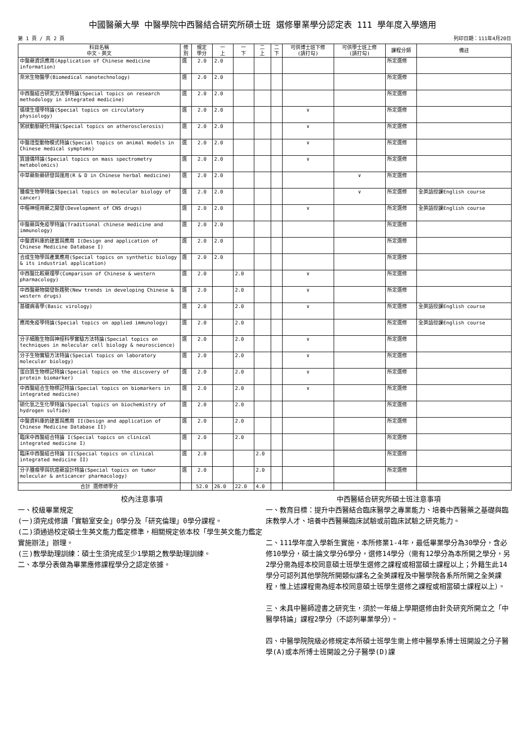中國醫藥大學 中醫學院中西醫結合研究所碩士班 選修畢業學分認定表 111 學年度入學適用
第 1 頁 / 共 2 頁 列印日期：111年4月20日
| 科目名稱 中文、英文 | 修 別 | 規定 學分 | 一 上 | 一 下 | 二 上 | 二 下 | 可供博士班下修 (請打勾) | 可供學士班上修 (請打勾) | 課程分類 | 備註 |
| --- | --- | --- | --- | --- | --- | --- | --- | --- | --- | --- |
| 中醫藥資訊應用(Application of Chinese medicine information) | 選 | 2.0 | 2.0 | | | | | | 所定選修 | |
| 奈米生物醫學(Biomedical nanotechnology) | 選 | 2.0 | 2.0 | | | | | | 所定選修 | |
| 中西醫結合研究方法學特論(Special topics on research methodology in integrated medicine) | 選 | 2.0 | 2.0 | | | | | | 所定選修 | |
| 循環生理學特論(Special topics on circulatory physiology) | 選 | 2.0 | 2.0 | | | | ∨ | | 所定選修 | |
| 粥狀動脈硬化特論(Special topics on atherosclerosis) | 選 | 2.0 | 2.0 | | | | ∨ | | 所定選修 | |
| 中醫證型動物模式特論(Special topics on animal models in Chinese medical symptoms) | 選 | 2.0 | 2.0 | | | | ∨ | | 所定選修 | |
| 質譜儀特論(Special topics on mass spectrometry metabolomics) | 選 | 2.0 | 2.0 | | | | ∨ | | 所定選修 | |
| 中草藥新藥研發與運用(R & D in Chinese herbal medicine) | 選 | 2.0 | 2.0 | | | | | ∨ | 所定選修 | |
| 腫瘤生物學特論(Special topics on molecular biology of cancer) | 選 | 2.0 | 2.0 | | | | | ∨ | 所定選修 | 全英語授課English course |
| 中樞神經用藥之開發(Development of CNS drugs) | 選 | 2.0 | 2.0 | | | | ∨ | | 所定選修 | 全英語授課English course |
| 中醫藥與免疫學特論(Traditional chinese medicine and immunology) | 選 | 2.0 | 2.0 | | | | | | 所定選修 | |
| 中醫資料庫的建置與應用 I(Design and application of Chinese Medicine Database I) | 選 | 2.0 | 2.0 | | | | | | 所定選修 | |
| 合成生物學與產業應用(Special topics on synthetic biology & its industrial application) | 選 | 2.0 | 2.0 | | | | | | 所定選修 | |
| 中西醫比較藥理學(Comparison of Chinese & western pharmacology) | 選 | 2.0 | | 2.0 | | | ∨ | | 所定選修 | |
| 中西醫藥物開發新趨勢(New trends in developing Chinese & western drugs) | 選 | 2.0 | | 2.0 | | | ∨ | | 所定選修 | |
| 基礎病毒學(Basic virology) | 選 | 2.0 | | 2.0 | | | ∨ | | 所定選修 | 全英語授課English course |
| 應用免疫學特論(Special topics on applied immunology) | 選 | 2.0 | | 2.0 | | | | | 所定選修 | 全英語授課English course |
| 分子細胞生物與神經科學實驗方法特論(Special topics on techniques in molecular cell biology & neuroscience) | 選 | 2.0 | | 2.0 | | | ∨ | | 所定選修 | |
| 分子生物實驗方法特論(Special topics on laboratory molecular biology) | 選 | 2.0 | | 2.0 | | | ∨ | | 所定選修 | |
| 蛋白質生物標記特論(Special topics on the discovery of protein biomarker) | 選 | 2.0 | | 2.0 | | | ∨ | | 所定選修 | |
| 中西醫結合生物標記特論(Special topics on biomarkers in integrated medicine) | 選 | 2.0 | | 2.0 | | | ∨ | | 所定選修 | |
| 硫化氫之生化學特論(Special topics on biochemistry of hydrogen sulfide) | 選 | 2.0 | | 2.0 | | | | | 所定選修 | |
| 中醫資料庫的建置與應用 II(Design and application of Chinese Medicine Database II) | 選 | 2.0 | | 2.0 | | | | | 所定選修 | |
| 臨床中西醫結合特論 I(Special topics on clinical integrated medicine I) | 選 | 2.0 | | 2.0 | | | | | 所定選修 | |
| 臨床中西醫結合特論 II(Special topics on clinical integrated medicine II) | 選 | 2.0 | | | 2.0 | | | | 所定選修 | |
| 分子腫瘤學與抗癌藥設計特論(Special topics on tumor molecular & anticancer pharmacology) | 選 | 2.0 | | | 2.0 | | | | 所定選修 | |
| 合計 選修總學分 | | 52.0 | 26.0 | 22.0 | 4.0 | | | | | |
校內注意事項
一、校級畢業規定
(一)須完成修讀「實驗室安全」0學分及「研究倫理」0學分課程。
(二)須通過校定碩士生英文能力鑑定標準，相關規定依本校「學生英文能力鑑定實施辦法」辦理。
(三)教學助理訓練：碩士生須完成至少1學期之教學助理訓練。
二、本學分表做為畢業應修課程學分之認定依據。
中西醫結合研究所碩士班注意事項
一、教育目標：提升中西醫結合臨床醫學之專業能力、培養中西醫藥之基礎與臨床教學人才、培養中西醫藥臨床試驗或前臨床試驗之研究能力。
二、111學年度入學新生實施，本所修業1-4年，最低畢業學分為30學分，含必修10學分，碩士論文學分6學分，選修14學分（需有12學分為本所開之學分，另2學分需為經本校同意碩士班學生選修之課程或相當碩士課程以上；外籍生此14學分可認列其他學院所開類似課名之全英課程及中醫學院各系所所開之全英課程，惟上述課程需為經本校同意碩士班學生選修之課程或相當碩士課程以上）。
三、未具中醫師證書之研究生，須於一年級上學期選修由針灸研究所開立之「中醫學特論」課程2學分（不認列畢業學分）。
四、中醫學院院級必修規定本所碩士班學生需上修中醫學系博士班開設之分子醫學(A)或本所博士班開設之分子醫學(D)課